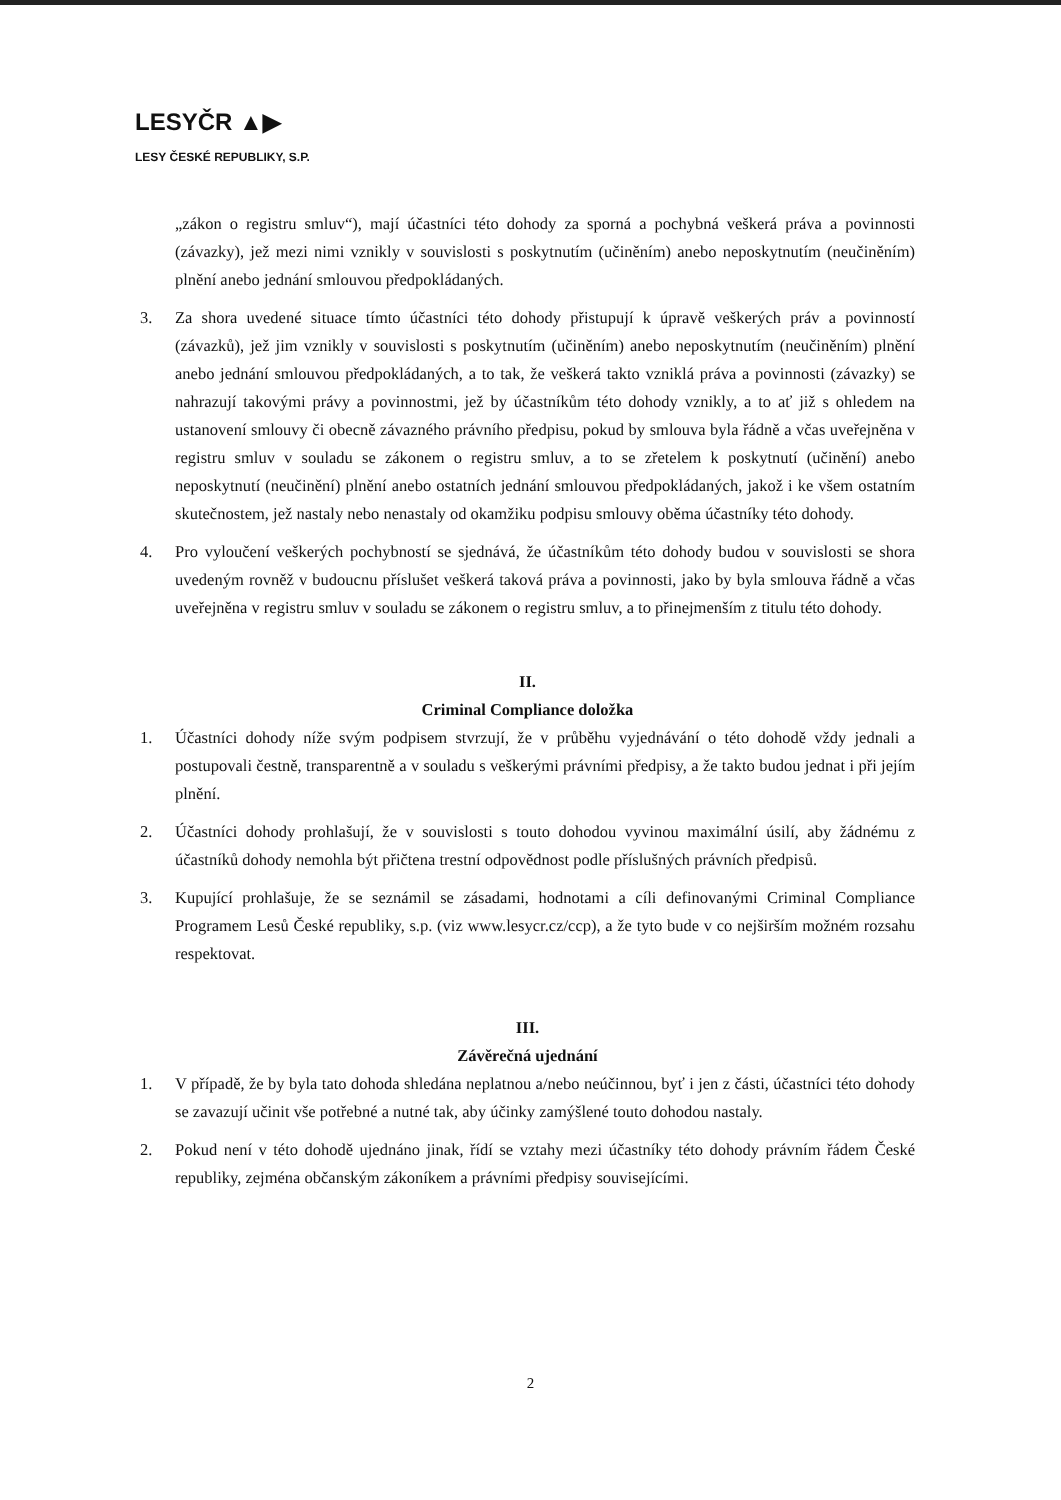LESYČR ▲▶
LESY ČESKÉ REPUBLIKY, S.P.
„zákon o registru smluv“), mají účastníci této dohody za sporná a pochybná veškerá práva a povinnosti (závazky), jež mezi nimi vznikly v souvislosti s poskytnutím (učiněním) anebo neposkytnutím (neučiněním) plnění anebo jednání smlouvou předpokládaných.
3. Za shora uvedené situace tímto účastníci této dohody přistupují k úpravě veškerých práv a povinností (závazků), jež jim vznikly v souvislosti s poskytnutím (učiněním) anebo neposkytnutím (neučiněním) plnění anebo jednání smlouvou předpokládaných, a to tak, že veškerá takto vzniklá práva a povinnosti (závazky) se nahrazují takovými právy a povinnostmi, jež by účastníkům této dohody vznikly, a to ať již s ohledem na ustanovení smlouvy či obecně závazného právního předpisu, pokud by smlouva byla řádně a včas uveřejněna v registru smluv v souladu se zákonem o registru smluv, a to se zřetelem k poskytnutí (učinění) anebo neposkytnutí (neučinění) plnění anebo ostatních jednání smlouvou předpokládaných, jakož i ke všem ostatním skutečnostem, jež nastaly nebo nenastaly od okamžiku podpisu smlouvy oběma účastníky této dohody.
4. Pro vyloučení veškerých pochybností se sjednává, že účastníkům této dohody budou v souvislosti se shora uvedeným rovněž v budoucnu příslušet veškerá taková práva a povinnosti, jako by byla smlouva řádně a včas uveřejněna v registru smluv v souladu se zákonem o registru smluv, a to přinejmenším z titulu této dohody.
II.
Criminal Compliance doložka
1. Účastníci dohody níže svým podpisem stvrzují, že v průběhu vyjednávání o této dohodě vždy jednali a postupovali čestně, transparentně a v souladu s veškerými právními předpisy, a že takto budou jednat i při jejím plnění.
2. Účastníci dohody prohlašují, že v souvislosti s touto dohodou vyvinou maximální úsilí, aby žádnému z účastníků dohody nemohla být přičtena trestní odpovědnost podle příslušných právních předpisů.
3. Kupující prohlašuje, že se seznámil se zásadami, hodnotami a cíli definovanými Criminal Compliance Programem Lesů České republiky, s.p. (viz www.lesycr.cz/ccp), a že tyto bude v co nejširším možném rozsahu respektovat.
III.
Závěrečná ujednání
1. V případě, že by byla tato dohoda shledána neplatnou a/nebo neúčinnou, byť i jen z části, účastníci této dohody se zavazují učinit vše potřebné a nutné tak, aby účinky zamýšlené touto dohodou nastaly.
2. Pokud není v této dohodě ujednáno jinak, řídí se vztahy mezi účastníky této dohody právním řádem České republiky, zejména občanským zákoníkem a právními předpisy souvisejícími.
2